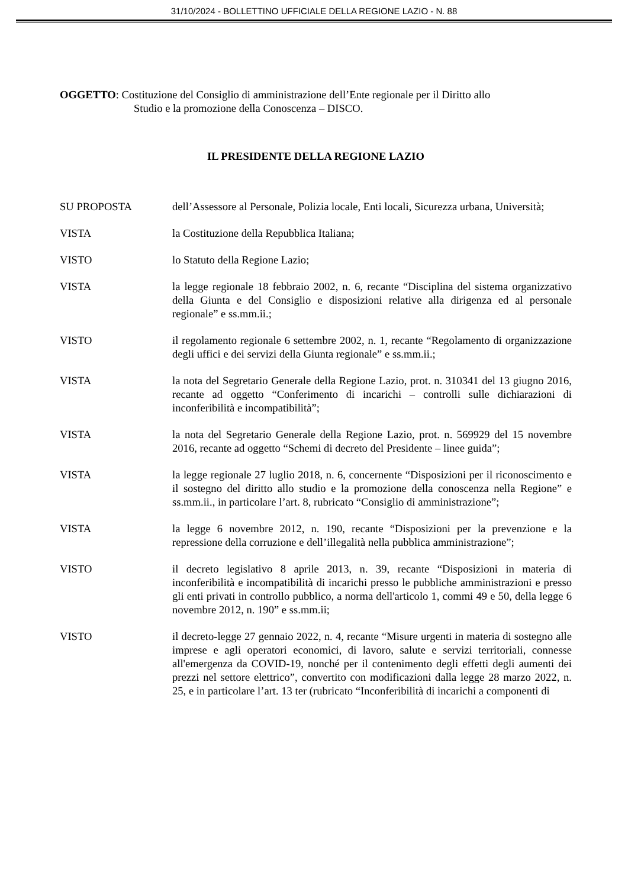31/10/2024 - BOLLETTINO UFFICIALE DELLA REGIONE LAZIO - N. 88
OGGETTO: Costituzione del Consiglio di amministrazione dell’Ente regionale per il Diritto allo
Studio e la promozione della Conoscenza – DISCO.
IL PRESIDENTE DELLA REGIONE LAZIO
SU PROPOSTA dell’Assessore al Personale, Polizia locale, Enti locali, Sicurezza urbana, Università;
VISTA la Costituzione della Repubblica Italiana;
VISTO lo Statuto della Regione Lazio;
VISTA la legge regionale 18 febbraio 2002, n. 6, recante “Disciplina del sistema organizzativo della Giunta e del Consiglio e disposizioni relative alla dirigenza ed al personale regionale” e ss.mm.ii.;
VISTO il regolamento regionale 6 settembre 2002, n. 1, recante “Regolamento di organizzazione degli uffici e dei servizi della Giunta regionale” e ss.mm.ii.;
VISTA la nota del Segretario Generale della Regione Lazio, prot. n. 310341 del 13 giugno 2016, recante ad oggetto “Conferimento di incarichi – controlli sulle dichiarazioni di inconferibilità e incompatibilità”;
VISTA la nota del Segretario Generale della Regione Lazio, prot. n. 569929 del 15 novembre 2016, recante ad oggetto “Schemi di decreto del Presidente – linee guida”;
VISTA la legge regionale 27 luglio 2018, n. 6, concernente “Disposizioni per il riconoscimento e il sostegno del diritto allo studio e la promozione della conoscenza nella Regione” e ss.mm.ii., in particolare l’art. 8, rubricato “Consiglio di amministrazione”;
VISTA la legge 6 novembre 2012, n. 190, recante “Disposizioni per la prevenzione e la repressione della corruzione e dell’illegalità nella pubblica amministrazione”;
VISTO il decreto legislativo 8 aprile 2013, n. 39, recante “Disposizioni in materia di inconferibilità e incompatibilità di incarichi presso le pubbliche amministrazioni e presso gli enti privati in controllo pubblico, a norma dell'articolo 1, commi 49 e 50, della legge 6 novembre 2012, n. 190” e ss.mm.ii;
VISTO il decreto-legge 27 gennaio 2022, n. 4, recante “Misure urgenti in materia di sostegno alle imprese e agli operatori economici, di lavoro, salute e servizi territoriali, connesse all'emergenza da COVID-19, nonché per il contenimento degli effetti degli aumenti dei prezzi nel settore elettrico”, convertito con modificazioni dalla legge 28 marzo 2022, n. 25, e in particolare l’art. 13 ter (rubricato “Inconferibilità di incarichi a componenti di